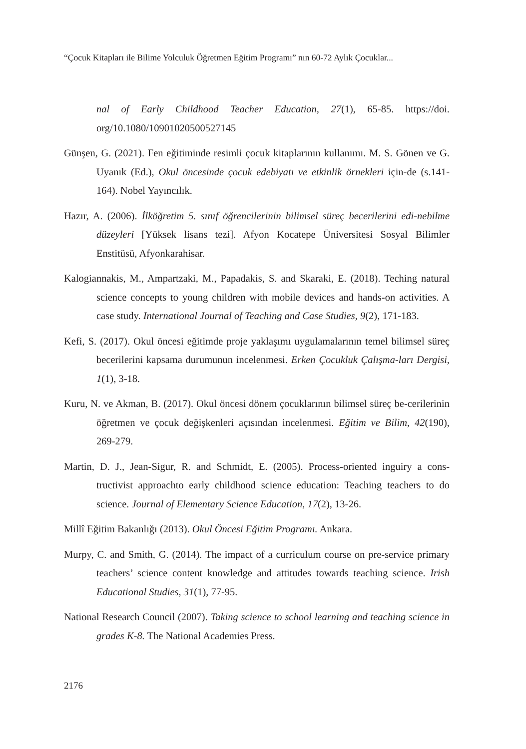“Çocuk Kitapları ile Bilime Yolculuk Öğretmen Eğitim Programı” nın 60-72 Aylık Çocuklar...
nal of Early Childhood Teacher Education, 27(1), 65-85. https://doi. org/10.1080/10901020500527145
Günşen, G. (2021). Fen eğitiminde resimli çocuk kitaplarının kullanımı. M. S. Gönen ve G. Uyanık (Ed.), Okul öncesinde çocuk edebiyatı ve etkinlik örnekleri için-de (s.141-164). Nobel Yayıncılık.
Hazır, A. (2006). İlköğretim 5. sınıf öğrencilerinin bilimsel süreç becerilerini edi-nebilme düzeyleri [Yüksek lisans tezi]. Afyon Kocatepe Üniversitesi Sosyal Bilimler Enstitüsü, Afyonkarahisar.
Kalogiannakis, M., Ampartzaki, M., Papadakis, S. and Skaraki, E. (2018). Teching natural science concepts to young children with mobile devices and hands-on activities. A case study. International Journal of Teaching and Case Studies, 9(2), 171-183.
Kefi, S. (2017). Okul öncesi eğitimde proje yaklaşımı uygulamalarının temel bilimsel süreç becerilerini kapsama durumunun incelenmesi. Erken Çocukluk Çalışma-ları Dergisi, 1(1), 3-18.
Kuru, N. ve Akman, B. (2017). Okul öncesi dönem çocuklarının bilimsel süreç be-cerilerinin öğretmen ve çocuk değişkenleri açısından incelenmesi. Eğitim ve Bilim, 42(190), 269-279.
Martin, D. J., Jean-Sigur, R. and Schmidt, E. (2005). Process-oriented inguiry a cons-tructivist approachto early childhood science education: Teaching teachers to do science. Journal of Elementary Science Education, 17(2), 13-26.
Millî Eğitim Bakanlığı (2013). Okul Öncesi Eğitim Programı. Ankara.
Murpy, C. and Smith, G. (2014). The impact of a curriculum course on pre-service primary teachers’ science content knowledge and attitudes towards teaching science. Irish Educational Studies, 31(1), 77-95.
National Research Council (2007). Taking science to school learning and teaching science in grades K-8. The National Academies Press.
2176